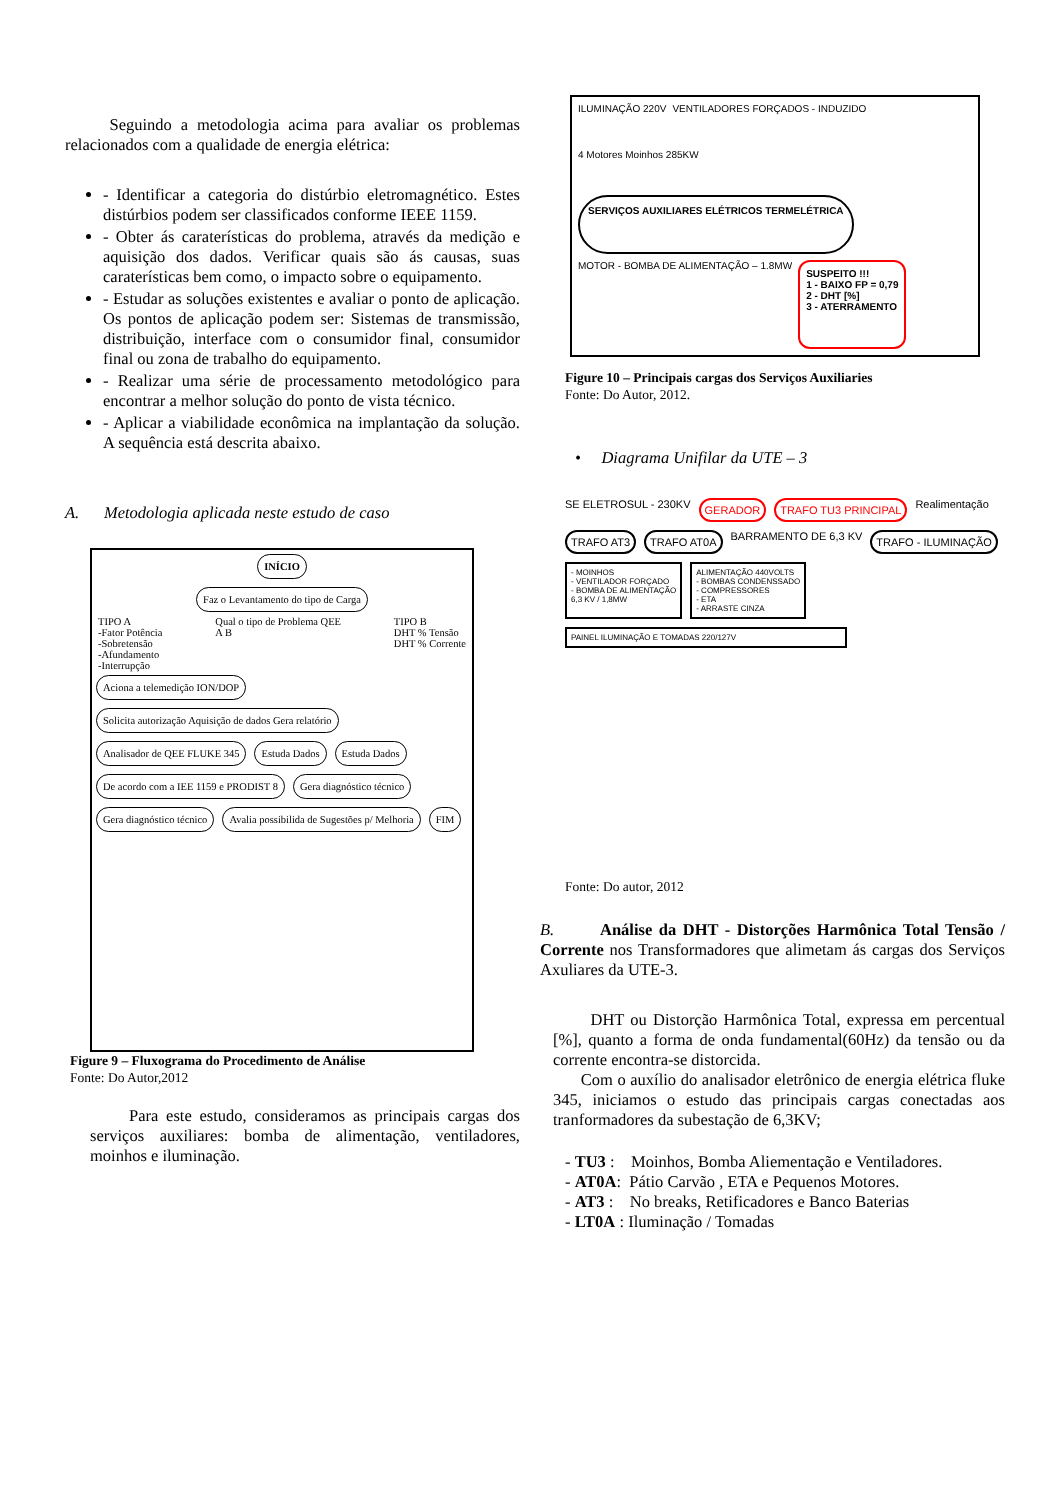Seguindo a metodologia acima para avaliar os problemas relacionados com a qualidade de energia elétrica:
- Identificar a categoria do distúrbio eletromagnético. Estes distúrbios podem ser classificados conforme IEEE 1159.
- Obter ás caraterísticas do problema, através da medição e aquisição dos dados. Verificar quais são ás causas, suas caraterísticas bem como, o impacto sobre o equipamento.
- Estudar as soluções existentes e avaliar o ponto de aplicação. Os pontos de aplicação podem ser: Sistemas de transmissão, distribuição, interface com o consumidor final, consumidor final ou zona de trabalho do equipamento.
- Realizar uma série de processamento metodológico para encontrar a melhor solução do ponto de vista técnico.
- Aplicar a viabilidade econômica na implantação da solução. A sequência está descrita abaixo.
A. Metodologia aplicada neste estudo de caso
INÍCIO
Faz o Levantamento do tipo de Carga
TIPO A
-Fator Potência
-Sobretensão
-Afundamento
-Interrupção
Qual o tipo de Problema QEE
A B
TIPO B
DHT % Tensão
DHT % Corrente
Aciona a telemedição ION/DOP Solicita autorização Aquisição de dados Gera relatório Analisador de QEE FLUKE 345 Estuda Dados Estuda Dados De acordo com a IEE 1159 e PRODIST 8 Gera diagnóstico técnico Gera diagnóstico técnico Avalia possibilida de Sugestões p/ Melhoria FIM
Figure 9 – Fluxograma do Procedimento de Análise
Fonte: Do Autor,2012
Para este estudo, consideramos as principais cargas dos serviços auxiliares: bomba de alimentação, ventiladores, moinhos e iluminação.
ILUMINAÇÃO 220V
VENTILADORES FORÇADOS - INDUZIDO
4 Motores Moinhos 285KW
SERVIÇOS AUXILIARES ELÉTRICOS TERMELÉTRICA
MOTOR - BOMBA DE ALIMENTAÇÃO – 1.8MW
SUSPEITO !!!
1 - BAIXO FP = 0,79
2 - DHT [%]
3 - ATERRAMENTO
Figure 10 – Principais cargas dos Serviços Auxiliaries
Fonte: Do Autor, 2012.
• Diagrama Unifilar da UTE – 3
SE ELETROSUL - 230KV GERADOR TRAFO TU3 PRINCIPAL Realimentação TRAFO AT3 TRAFO AT0A BARRAMENTO DE 6,3 KV TRAFO - ILUMINAÇÃO - MOINHOS
- VENTILADOR FORÇADO
- BOMBA DE ALIMENTAÇÃO
6,3 KV / 1,8MW ALIMENTAÇÃO 440VOLTS
- BOMBAS CONDENSSADO
- COMPRESSORES
- ETA
- ARRASTE CINZA PAINEL ILUMINAÇÃO E TOMADAS 220/127V
Fonte: Do autor, 2012
B. Análise da DHT - Distorções Harmônica Total Tensão / Corrente nos Transformadores que alimetam ás cargas dos Serviços Axuliares da UTE-3.
DHT ou Distorção Harmônica Total, expressa em percentual [%], quanto a forma de onda fundamental(60Hz) da tensão ou da corrente encontra-se distorcida.
Com o auxílio do analisador eletrônico de energia elétrica fluke 345, iniciamos o estudo das principais cargas conectadas aos tranformadores da subestação de 6,3KV;
- TU3 : Moinhos, Bomba Aliementação e Ventiladores.
- AT0A: Pátio Carvão , ETA e Pequenos Motores.
- AT3 : No breaks, Retificadores e Banco Baterias
- LT0A : Iluminação / Tomadas